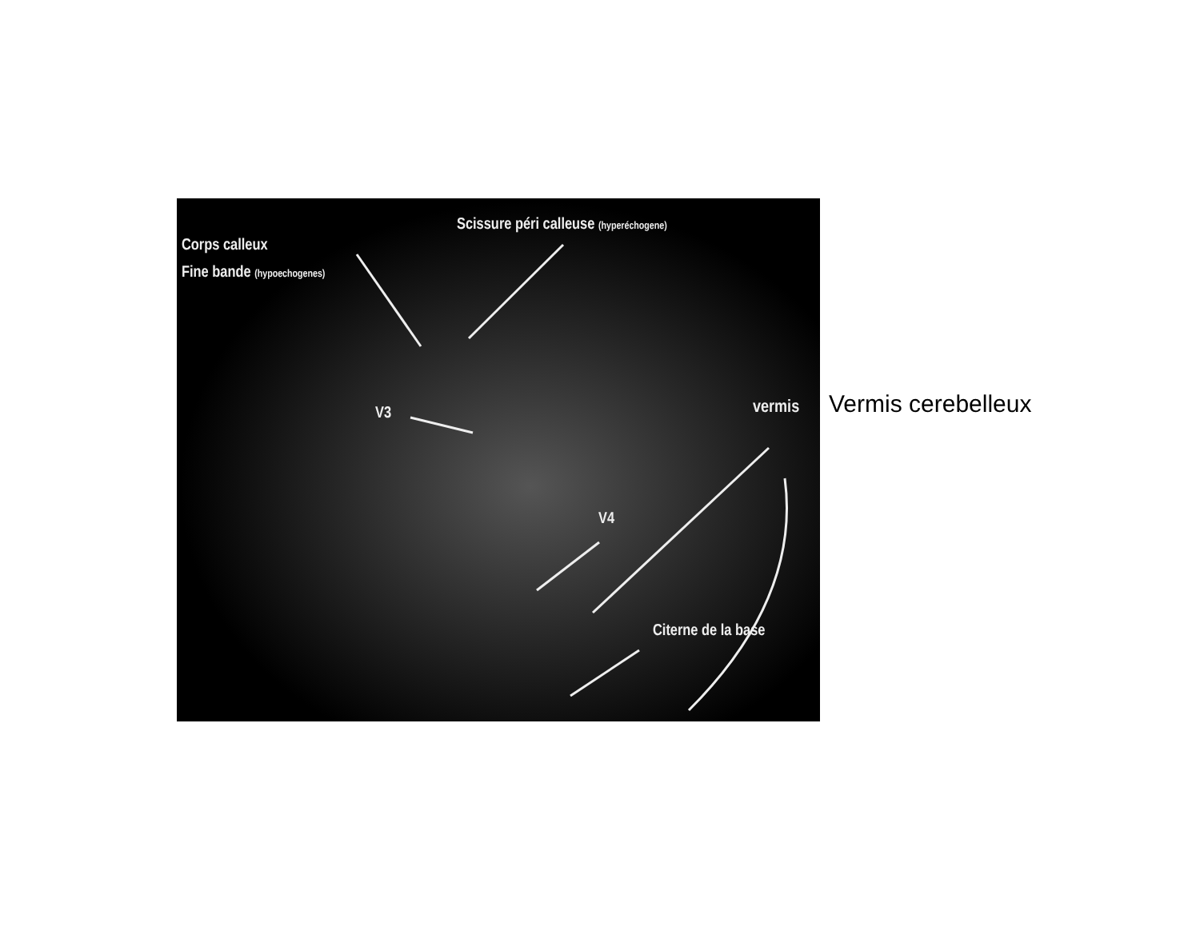Corps calleux
Fine bande (hypoechogenes)
Scissure péri calleuse (hyperéchogene)
V3
V4
vermis
Citerne de la base
Vermis cerebelleux